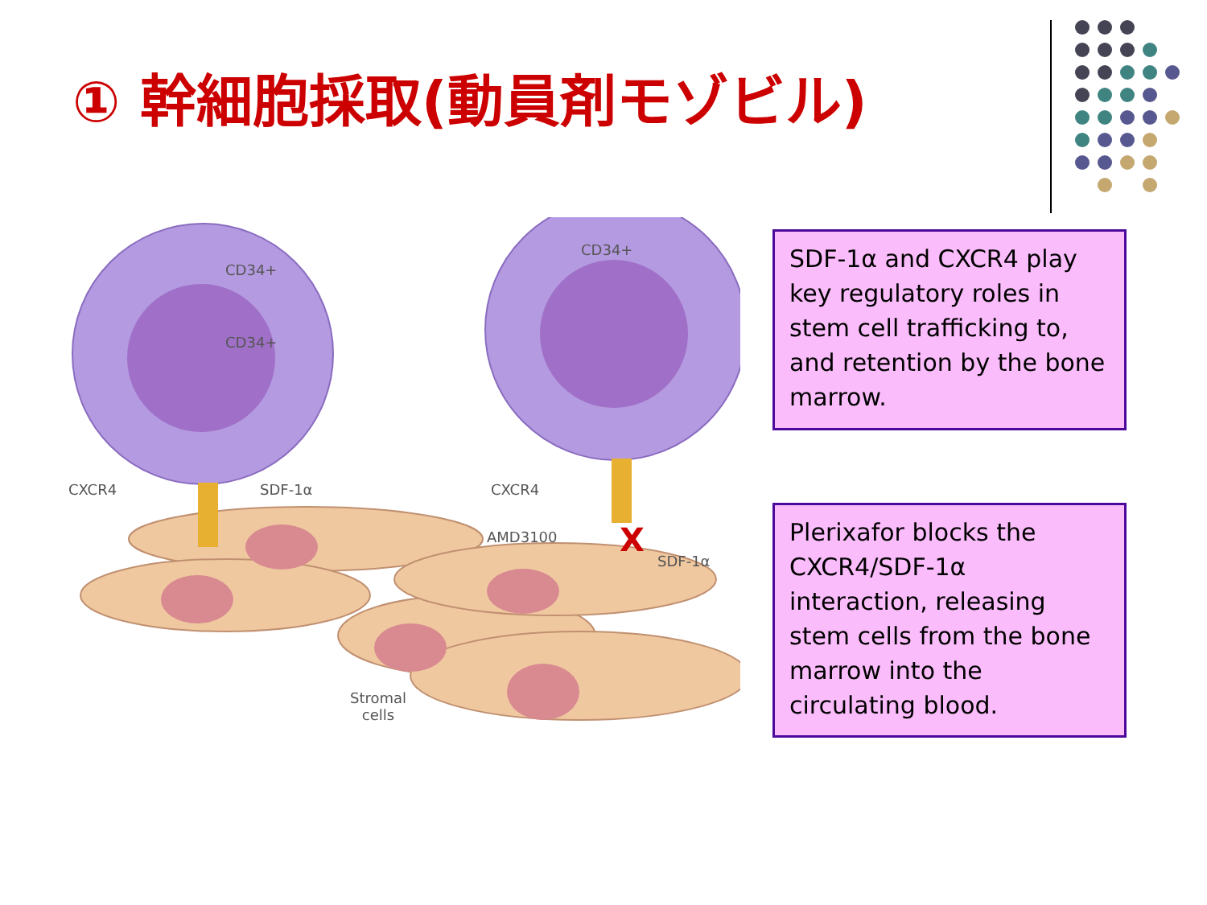① 幹細胞採取(動員剤モゾビル)
X
CD34+
CD34+
CD34+
CXCR4 SDF-1α CXCR4
AMD3100
SDF-1α
Stromal
cells
SDF-1α and CXCR4 play key regulatory roles in stem cell trafficking to, and retention by the bone marrow.
Plerixafor blocks the CXCR4/SDF-1α interaction, releasing stem cells from the bone marrow into the circulating blood.